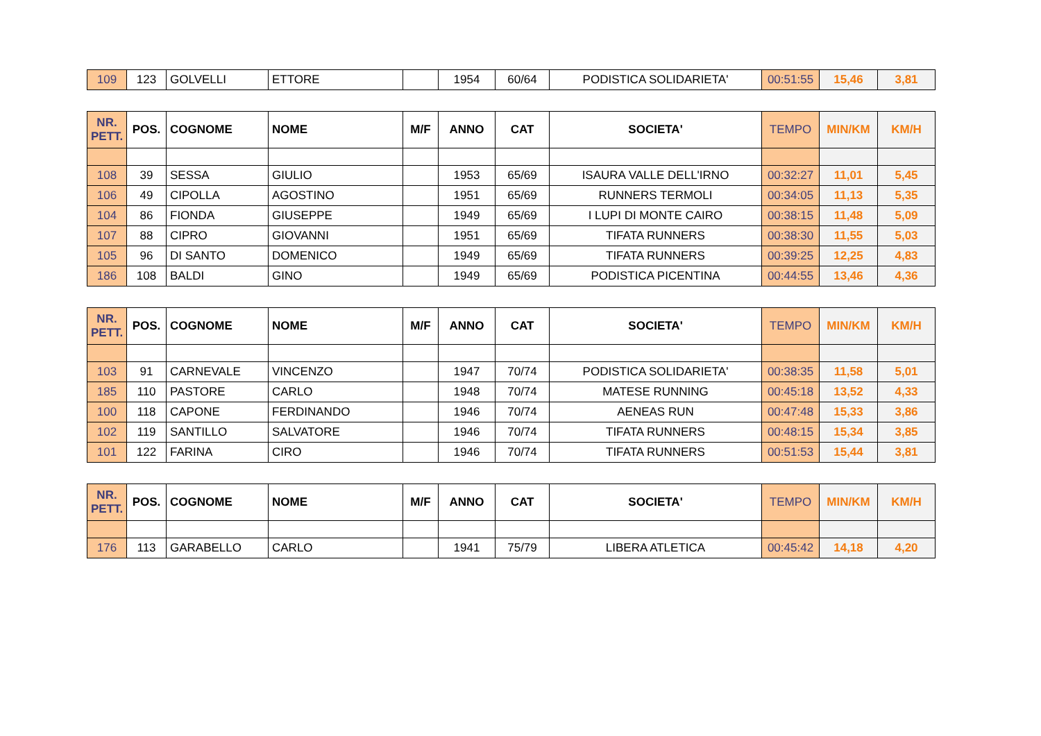| 109 | 123 | GOLVELLI | ETTORE | | 1954 | 60/64 | PODISTICA SOLIDARIETA' | 00:51:55 | 15,46 | 3,81 |
| NR. PETT. | POS. | COGNOME | NOME | M/F | ANNO | CAT | SOCIETA' | TEMPO | MIN/KM | KM/H |
| --- | --- | --- | --- | --- | --- | --- | --- | --- | --- | --- |
| 108 | 39 | SESSA | GIULIO | | 1953 | 65/69 | ISAURA VALLE DELL'IRNO | 00:32:27 | 11,01 | 5,45 |
| 106 | 49 | CIPOLLA | AGOSTINO | | 1951 | 65/69 | RUNNERS TERMOLI | 00:34:05 | 11,13 | 5,35 |
| 104 | 86 | FIONDA | GIUSEPPE | | 1949 | 65/69 | I LUPI DI MONTE CAIRO | 00:38:15 | 11,48 | 5,09 |
| 107 | 88 | CIPRO | GIOVANNI | | 1951 | 65/69 | TIFATA RUNNERS | 00:38:30 | 11,55 | 5,03 |
| 105 | 96 | DI SANTO | DOMENICO | | 1949 | 65/69 | TIFATA RUNNERS | 00:39:25 | 12,25 | 4,83 |
| 186 | 108 | BALDI | GINO | | 1949 | 65/69 | PODISTICA PICENTINA | 00:44:55 | 13,46 | 4,36 |
| NR. PETT. | POS. | COGNOME | NOME | M/F | ANNO | CAT | SOCIETA' | TEMPO | MIN/KM | KM/H |
| --- | --- | --- | --- | --- | --- | --- | --- | --- | --- | --- |
| 103 | 91 | CARNEVALE | VINCENZO | | 1947 | 70/74 | PODISTICA SOLIDARIETA' | 00:38:35 | 11,58 | 5,01 |
| 185 | 110 | PASTORE | CARLO | | 1948 | 70/74 | MATESE RUNNING | 00:45:18 | 13,52 | 4,33 |
| 100 | 118 | CAPONE | FERDINANDO | | 1946 | 70/74 | AENEAS RUN | 00:47:48 | 15,33 | 3,86 |
| 102 | 119 | SANTILLO | SALVATORE | | 1946 | 70/74 | TIFATA RUNNERS | 00:48:15 | 15,34 | 3,85 |
| 101 | 122 | FARINA | CIRO | | 1946 | 70/74 | TIFATA RUNNERS | 00:51:53 | 15,44 | 3,81 |
| NR. PETT. | POS. | COGNOME | NOME | M/F | ANNO | CAT | SOCIETA' | TEMPO | MIN/KM | KM/H |
| --- | --- | --- | --- | --- | --- | --- | --- | --- | --- | --- |
| 176 | 113 | GARABELLO | CARLO | | 1941 | 75/79 | LIBERA ATLETICA | 00:45:42 | 14,18 | 4,20 |